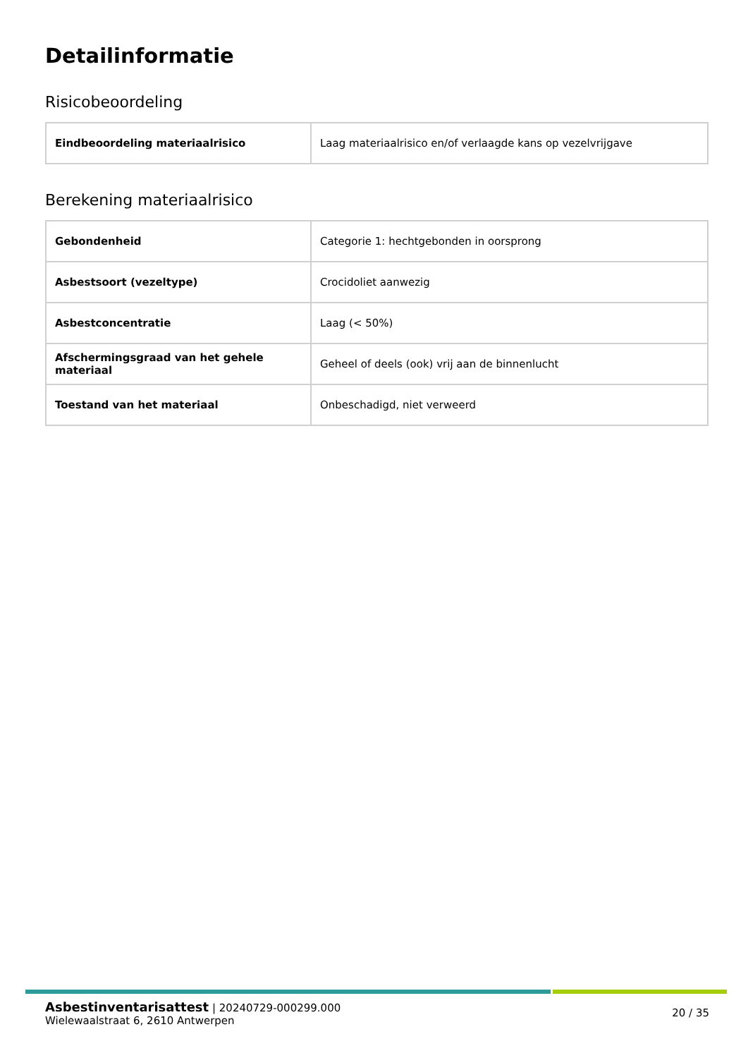Detailinformatie
Risicobeoordeling
| Eindbeoordeling materiaalrisico | Laag materiaalrisico en/of verlaagde kans op vezelvrijgave |
Berekening materiaalrisico
| Gebondenheid | Categorie 1: hechtgebonden in oorsprong |
| Asbestsoort (vezeltype) | Crocidoliet aanwezig |
| Asbestconcentratie | Laag (< 50%) |
| Afschermingsgraad van het gehele materiaal | Geheel of deels (ook) vrij aan de binnenlucht |
| Toestand van het materiaal | Onbeschadigd, niet verweerd |
Asbestinventarisattest | 20240729-000299.000
Wielewaalstraat 6, 2610 Antwerpen
20 / 35